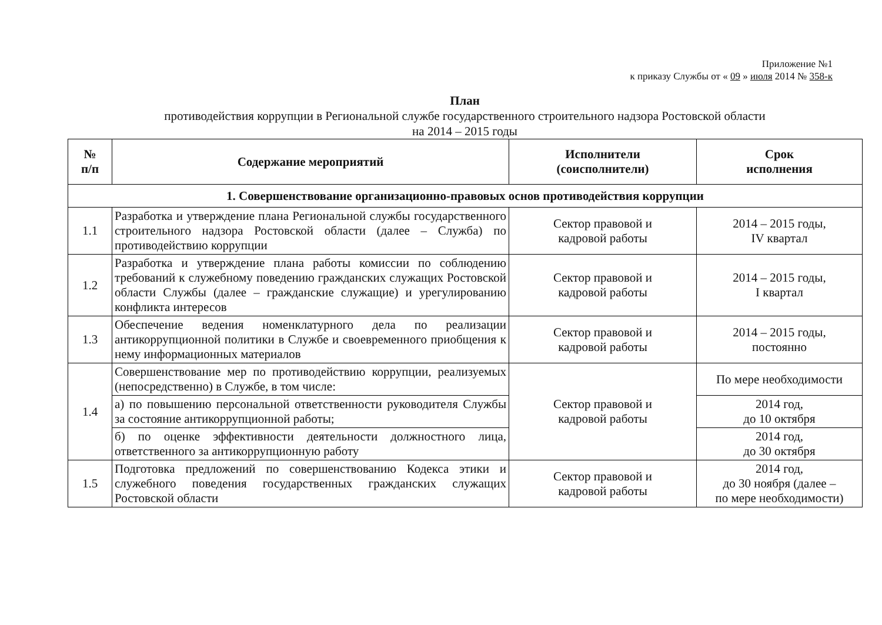Приложение №1
к приказу Службы от « 09 » июля 2014 № 358-к
План
противодействия коррупции в Региональной службе государственного строительного надзора Ростовской области
на 2014 – 2015 годы
| № п/п | Содержание мероприятий | Исполнители (соисполнители) | Срок исполнения |
| --- | --- | --- | --- |
| 1. Совершенствование организационно-правовых основ противодействия коррупции | | | |
| 1.1 | Разработка и утверждение плана Региональной службы государственного строительного надзора Ростовской области (далее – Служба) по противодействию коррупции | Сектор правовой и кадровой работы | 2014 – 2015 годы, IV квартал |
| 1.2 | Разработка и утверждение плана работы комиссии по соблюдению требований к служебному поведению гражданских служащих Ростовской области Службы (далее – гражданские служащие) и урегулированию конфликта интересов | Сектор правовой и кадровой работы | 2014 – 2015 годы, I квартал |
| 1.3 | Обеспечение ведения номенклатурного дела по реализации антикоррупционной политики в Службе и своевременного приобщения к нему информационных материалов | Сектор правовой и кадровой работы | 2014 – 2015 годы, постоянно |
| 1.4 | Совершенствование мер по противодействию коррупции, реализуемых (непосредственно) в Службе, в том числе: | Сектор правовой и кадровой работы | По мере необходимости |
| | а) по повышению персональной ответственности руководителя Службы за состояние антикоррупционной работы; | | 2014 год, до 10 октября |
| | б) по оценке эффективности деятельности должностного лица, ответственного за антикоррупционную работу | | 2014 год, до 30 октября |
| 1.5 | Подготовка предложений по совершенствованию Кодекса этики и служебного поведения государственных гражданских служащих Ростовской области | Сектор правовой и кадровой работы | 2014 год, до 30 ноября (далее – по мере необходимости) |